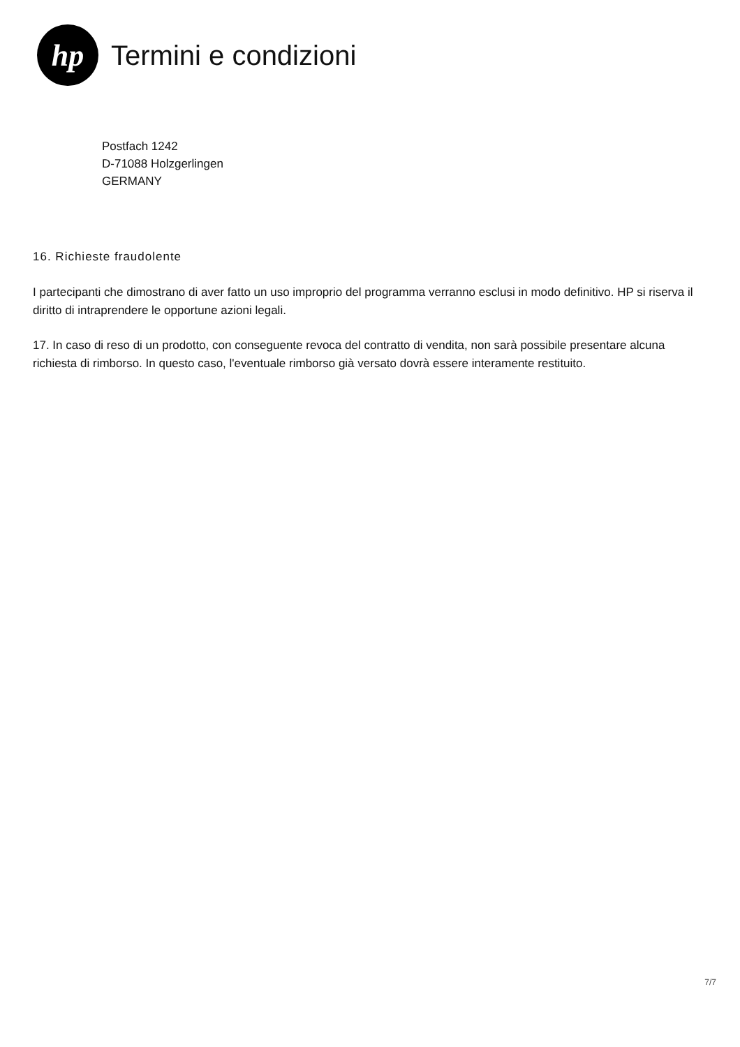hp
Termini e condizioni
Postfach 1242
D-71088 Holzgerlingen
GERMANY
16. Richieste fraudolente
I partecipanti che dimostrano di aver fatto un uso improprio del programma verranno esclusi in modo definitivo. HP si riserva il diritto di intraprendere le opportune azioni legali.
17. In caso di reso di un prodotto, con conseguente revoca del contratto di vendita, non sarà possibile presentare alcuna richiesta di rimborso. In questo caso, l'eventuale rimborso già versato dovrà essere interamente restituito.
7/7